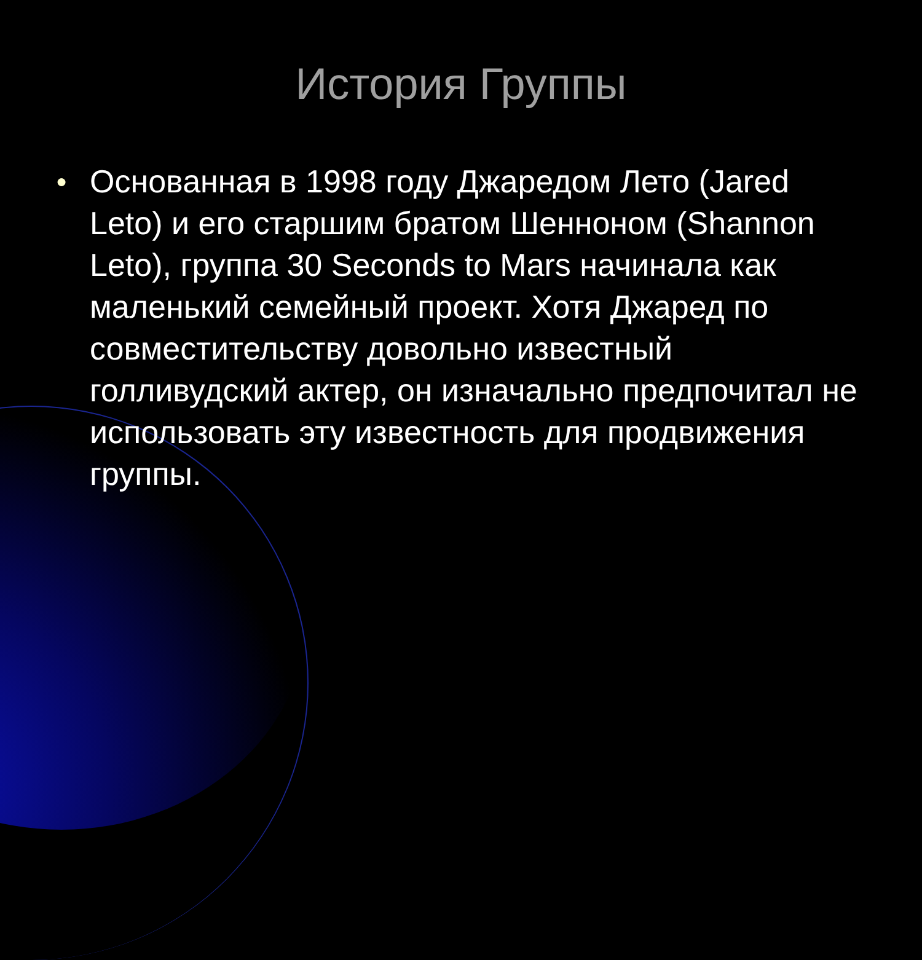История Группы
● Основанная в 1998 году Джаредом Лето (Jared Leto) и его старшим братом Шенноном (Shannon Leto), группа 30 Seconds to Mars начинала как маленький семейный проект. Хотя Джаред по совместительству довольно известный голливудский актер, он изначально предпочитал не использовать эту известность для продвижения группы.